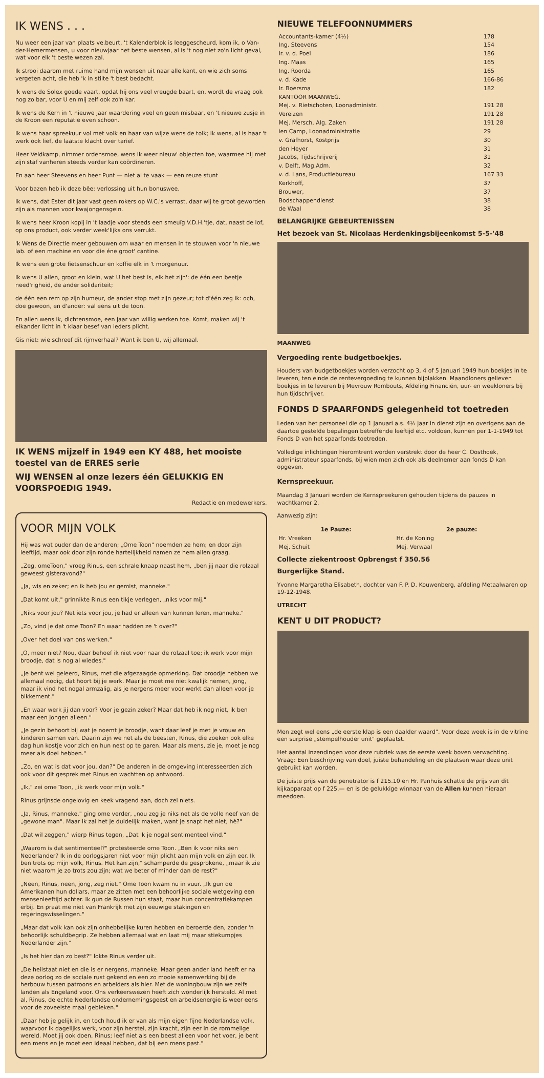IK WENS . . .
Nu weer een jaar van plaats ve.beurt, 't Kalenderblok is leeggescheurd, kom ik, o Van-der-Hemermensen, u voor nieuwjaar het beste wensen, al is 't nog niet zo'n licht geval, wat voor elk 't beste wezen zal.
Ik strooi daarom met ruime hand mijn wensen uit naar alle kant, en wie zich soms vergeten acht, die heb 'k in stilte 't best bedacht.
'k wens de Solex goede vaart, opdat hij ons veel vreugde baart, en, wordt de vraag ook nog zo bar, voor U en mij zelf ook zo'n kar.
Ik wens de Kern in 't nieuwe jaar waardering veel en geen misbaar, en 't nieuwe zusje in de Kroon een reputatie even schoon.
Ik wens haar spreekuur vol met volk en haar van wijze wens de tolk; ik wens, al is haar 't werk ook lief, de laatste klacht over tarief.
Heer Veldkamp, nimmer ordensmoe, wens ik weer nieuw' objecten toe, waarmee hij met zijn staf vanheren steeds verder kan coördineren.
En aan heer Steevens en heer Punt — niet al te vaak — een reuze stunt
Voor bazen heb ik deze bêe: verlossing uit hun bonuswee.
Ik wens, dat Ester dit jaar vast geen rokers op W.C.'s verrast, daar wij te groot geworden zijn als mannen voor kwajongensgein.
Ik wens heer Kroon kopij in 't laadje voor steeds een smeuïg V.D.H.'tje, dat, naast de lof, op ons product, ook verder week'lijks ons verrukt.
'k Wens de Directie meer gebouwen om waar en mensen in te stouwen voor 'n nieuwe lab. of een machine en voor die éne groot' cantine.
Ik wens een grote fietsenschuur en koffie elk in 't morgenuur.
Ik wens U allen, groot en klein, wat U het best is, elk het zijn': de één een beetje need'righeid, de ander solidariteit;
de één een rem op zijn humeur, de ander stop met zijn gezeur; tot d'één zeg ik: och, doe gewoon, en d'ander: val eens uit de toon.
En allen wens ik, dichtensmoe, een jaar van willig werken toe. Komt, maken wij 't elkander licht in 't klaar besef van ieders plicht.
Gis niet: wie schreef dit rijmverhaal? Want ik ben U, wij allemaal.
IK WENS mijzelf in 1949 een KY 488, het mooiste toestel van de ERRES serie
WIJ WENSEN al onze lezers één GELUKKIG EN VOORSPOEDIG 1949.
Redactie en medewerkers.
VOOR MIJN VOLK
Hij was wat ouder dan de anderen; „Ome Toon" noemden ze hem; en door zijn leeftijd, maar ook door zijn ronde hartelijkheid namen ze hem allen graag.
„Zeg, omeToon," vroeg Rinus, een schrale knaap naast hem, „ben jij naar die rolzaal geweest gisteravond?"
„Ja, wis en zeker; en ik heb jou er gemist, manneke."
„Dat komt uit," grinnikte Rinus een tikje verlegen, „niks voor mij."
„Niks voor jou? Net iets voor jou, je had er alleen van kunnen leren, manneke."
„Zo, vind je dat ome Toon? En waar hadden ze 't over?"
„Over het doel van ons werken."
„O, meer niet? Nou, daar behoef ik niet voor naar de rolzaal toe; ik werk voor mijn broodje, dat is nog al wiedes."
„Je bent wel geleerd, Rinus, met die afgezaagde opmerking. Dat broodje hebben we allemaal nodig, dat hoort bij je werk. Maar je moet me niet kwalijk nemen, jong, maar ik vind het nogal armzalig, als je nergens meer voor werkt dan alleen voor je bikkement."
„En waar werk jij dan voor? Voor je gezin zeker? Maar dat heb ik nog niet, ik ben maar een jongen alleen."
„Je gezin behoort bij wat je noemt je broodje, want daar leef je met je vrouw en kinderen samen van. Daarin zijn we net als de beesten, Rinus, die zoeken ook elke dag hun kostje voor zich en hun nest op te garen. Maar als mens, zie je, moet je nog meer als doel hebben."
„Zo, en wat is dat voor jou, dan?" De anderen in de omgeving interesseerden zich ook voor dit gesprek met Rinus en wachtten op antwoord.
„Ik," zei ome Toon, „ik werk voor mijn volk."
Rinus grijnsde ongelovig en keek vragend aan, doch zei niets.
„Ja, Rinus, manneke," ging ome verder, „nou zeg je niks net als de volle neef van de „gewone man". Maar ik zal het je duidelijk maken, want je snapt het niet, hè?"
„Dat wil zeggen," wierp Rinus tegen, „Dat 'k je nogal sentimenteel vind."
„Waarom is dat sentimenteel?" protesteerde ome Toon. „Ben ik voor niks een Nederlander? Ik in de oorlogsjaren niet voor mijn plicht aan mijn volk en zijn eer. Ik ben trots op mijn volk, Rinus. Het kan zijn," schamperde de gesprokene, „maar ik zie niet waarom je zo trots zou zijn; wat we beter of minder dan de rest?"
„Neen, Rinus, neen, jong, zeg niet." Ome Toon kwam nu in vuur. „Ik gun de Amerikanen hun dollars, maar ze zitten met een behoorlijke sociale wetgeving een mensenleeftijd achter. Ik gun de Russen hun staat, maar hun concentratiekampen erbij. En praat me niet van Frankrijk met zijn eeuwige stakingen en regeringswisselingen."
„Maar dat volk kan ook zijn onhebbelijke kuren hebben en beroerde den, zonder 'n behoorlijk schuldbegrip. Ze hebben allemaal wat en laat mij maar stiekumpjes Nederlander zijn."
„Is het hier dan zo best?" lokte Rinus verder uit.
„De heilstaat niet en die is er nergens, manneke. Maar geen ander land heeft er na deze oorlog zo de sociale rust gekend en een zo mooie samenwerking bij de herbouw tussen patroons en arbeiders als hier. Met de woningbouw zijn we zelfs landen als Engeland voor. Ons verkeerswezen heeft zich wonderlijk hersteld. Al met al, Rinus, de echte Nederlandse ondernemingsgeest en arbeidsenergie is weer eens voor de zoveelste maal gebleken."
„Daar heb je gelijk in, en toch houd ik er van als mijn eigen fijne Nederlandse volk, waarvoor ik dagelijks werk, voor zijn herstel, zijn kracht, zijn eer in de rommelige wereld. Moet jij ook doen, Rinus; leef niet als een beest alleen voor het voer, je bent een mens en je moet een ideaal hebben, dat bij een mens past."
NIEUWE TELEFOONNUMMERS
| Accountants-kamer (4½) | 178 |
| Ing. Steevens | 154 |
| Ir. v. d. Poel | 186 |
| Ing. Maas | 165 |
| Ing. Roorda | 165 |
| v. d. Kade | 166-86 |
| Ir. Boersma | 182 |
| KANTOOR MAANWEG. | |
| Mej. v. Rietschoten, Loonadministr. | 191 28 |
| Vereizen | 191 28 |
| Mej. Mersch, Alg. Zaken | 191 28 |
| ien Camp, Loonadministratie | 29 |
| v. Grafhorst, Kostprijs | 30 |
| den Heyer | 31 |
| Jacobs, Tijdschrijverij | 31 |
| v. Delft, Mag.Adm. | 32 |
| v. d. Lans, Productiebureau | 167 33 |
| Kerkhoff, | 37 |
| Brouwer, | 37 |
| Bodschappendienst | 38 |
| de Waal | 38 |
BELANGRIJKE GEBEURTENISSEN
Het bezoek van St. Nicolaas Herdenkingsbijeenkomst 5-5-'48
MAANWEG
Vergoeding rente budgetboekjes.
Houders van budgetboekjes worden verzocht op 3, 4 of 5 Januari 1949 hun boekjes in te leveren, ten einde de rentevergoeding te kunnen bijplakken. Maandloners gelieven boekjes in te leveren bij Mevrouw Rombouts, Afdeling Financiën, uur- en weekloners bij hun tijdschrijver.
FONDS D SPAARFONDS gelegenheid tot toetreden
Leden van het personeel die op 1 Januari a.s. 4½ jaar in dienst zijn en overigens aan de daartoe gestelde bepalingen betreffende leeftijd etc. voldoen, kunnen per 1-1-1949 tot Fonds D van het spaarfonds toetreden.
Volledige inlichtingen hieromtrent worden verstrekt door de heer C. Oosthoek, administrateur spaarfonds, bij wien men zich ook als deelnemer aan fonds D kan opgeven.
Kernspreekuur.
Maandag 3 Januari worden de Kernspreekuren gehouden tijdens de pauzes in wachtkamer 2.
Aanwezig zijn:
| 1e Pauze: | 2e pauze: |
| --- | --- |
| Hr. Vreeken | Hr. de Koning |
| Mej. Schuit | Mej. Verwaal |
Collecte ziekentroost Opbrengst f 350.56
Burgerlijke Stand.
Yvonne Margaretha Elisabeth, dochter van F. P. D. Kouwenberg, afdeling Metaalwaren op 19-12-1948.
UTRECHT
KENT U DIT PRODUCT?
Men zegt wel eens „de eerste klap is een daalder waard". Voor deze week is in de vitrine een surprise „stempelhouder unit" geplaatst.
Het aantal inzendingen voor deze rubriek was de eerste week boven verwachting. Vraag: Een beschrijving van doel, juiste behandeling en de plaatsen waar deze unit gebruikt kan worden.
De juiste prijs van de penetrator is f 215.10 en Hr. Panhuis schatte de prijs van dit kijkapparaat op f 225.— en is de gelukkige winnaar van de Allen kunnen hieraan meedoen.